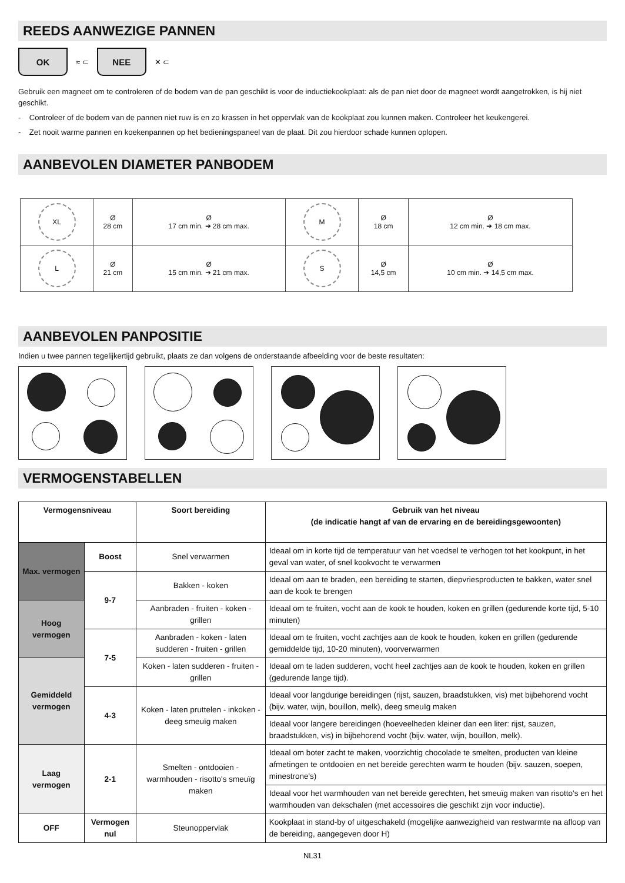REEDS AANWEZIGE PANNEN
OK
≈ ⊂
NEE
✕ ⊂
Gebruik een magneet om te controleren of de bodem van de pan geschikt is voor de inductiekookplaat: als de pan niet door de magneet wordt aangetrokken, is hij niet geschikt.
- Controleer of de bodem van de pannen niet ruw is en zo krassen in het oppervlak van de kookplaat zou kunnen maken. Controleer het keukengerei.
- Zet nooit warme pannen en koekenpannen op het bedieningspaneel van de plaat. Dit zou hierdoor schade kunnen oplopen.
AANBEVOLEN DIAMETER PANBODEM
| XL | Ø 28 cm | Ø 17 cm min. ➜ 28 cm max. | M | Ø 18 cm | Ø 12 cm min. ➜ 18 cm max. |
| L | Ø 21 cm | Ø 15 cm min. ➜ 21 cm max. | S | Ø 14,5 cm | Ø 10 cm min. ➜ 14,5 cm max. |
AANBEVOLEN PANPOSITIE
Indien u twee pannen tegelijkertijd gebruikt, plaats ze dan volgens de onderstaande afbeelding voor de beste resultaten:
VERMOGENSTABELLEN
| Vermogensniveau | | Soort bereiding | Gebruik van het niveau (de indicatie hangt af van de ervaring en de bereidingsgewoonten) |
| --- | --- | --- | --- |
| Max. vermogen | Boost | Snel verwarmen | Ideaal om in korte tijd de temperatuur van het voedsel te verhogen tot het kookpunt, in het geval van water, of snel kookvocht te verwarmen |
| | 9-7 | Bakken - koken | Ideaal om aan te braden, een bereiding te starten, diepvriesproducten te bakken, water snel aan de kook te brengen |
| Hoog vermogen | | Aanbraden - fruiten - koken - grillen | Ideaal om te fruiten, vocht aan de kook te houden, koken en grillen (gedurende korte tijd, 5-10 minuten) |
| | 7-5 | Aanbraden - koken - laten sudderen - fruiten - grillen | Ideaal om te fruiten, vocht zachtjes aan de kook te houden, koken en grillen (gedurende gemiddelde tijd, 10-20 minuten), voorverwarmen |
| Gemiddeld vermogen | | Koken - laten sudderen - fruiten - grillen | Ideaal om te laden sudderen, vocht heel zachtjes aan de kook te houden, koken en grillen (gedurende lange tijd). |
| | 4-3 | Koken - laten pruttelen - inkoken - deeg smeuïg maken | Ideaal voor langdurige bereidingen (rijst, sauzen, braadstukken, vis) met bijbehorend vocht (bijv. water, wijn, bouillon, melk), deeg smeuïg maken |
| | | | Ideaal voor langere bereidingen (hoeveelheden kleiner dan een liter: rijst, sauzen, braadstukken, vis) in bijbehorend vocht (bijv. water, wijn, bouillon, melk). |
| Laag vermogen | 2-1 | Smelten - ontdooien - warmhouden - risotto's smeuïg maken | Ideaal om boter zacht te maken, voorzichtig chocolade te smelten, producten van kleine afmetingen te ontdooien en net bereide gerechten warm te houden (bijv. sauzen, soepen, minestrone's) |
| | | | Ideaal voor het warmhouden van net bereide gerechten, het smeuïg maken van risotto's en het warmhouden van dekschalen (met accessoires die geschikt zijn voor inductie). |
| OFF | Vermogen nul | Steunoppervlak | Kookplaat in stand-by of uitgeschakeld (mogelijke aanwezigheid van restwarmte na afloop van de bereiding, aangegeven door H) |
NL31